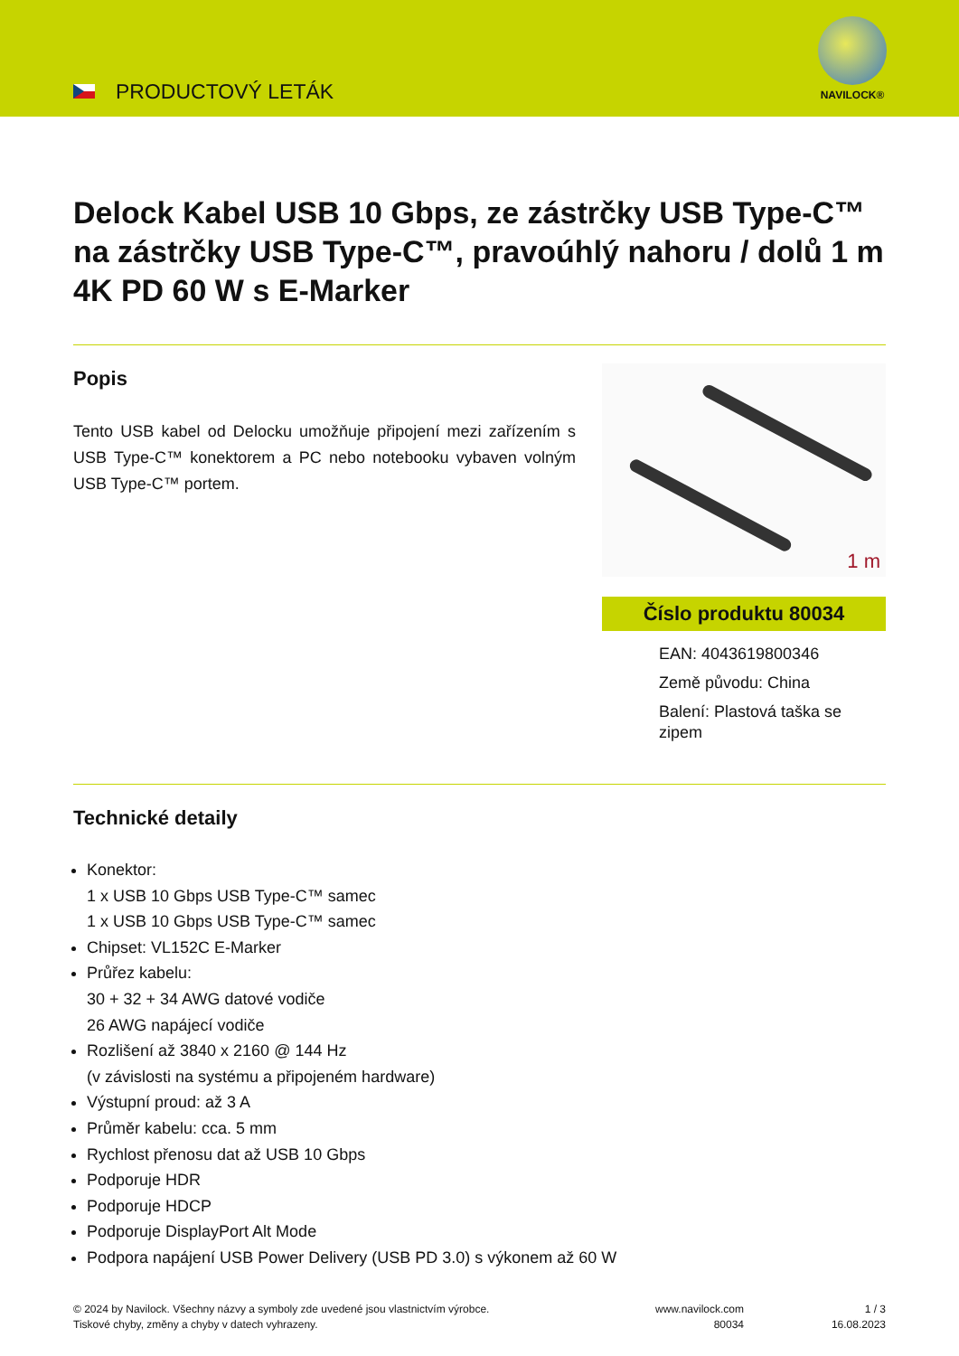PRODUCTOVÝ LETÁK
NAVILOCK®
Delock Kabel USB 10 Gbps, ze zástrčky USB Type-C™ na zástrčky USB Type-C™, pravoúhlý nahoru / dolů 1 m 4K PD 60 W s E-Marker
Popis
Tento USB kabel od Delocku umožňuje připojení mezi zařízením s USB Type-C™ konektorem a PC nebo notebooku vybaven volným USB Type-C™ portem.
1 m
Číslo produktu 80034
EAN: 4043619800346
Země původu: China
Balení: Plastová taška se zipem
Technické detaily
Konektor:
1 x USB 10 Gbps USB Type-C™ samec
1 x USB 10 Gbps USB Type-C™ samec
Chipset: VL152C E-Marker
Průřez kabelu:
30 + 32 + 34 AWG datové vodiče
26 AWG napájecí vodiče
Rozlišení až 3840 x 2160 @ 144 Hz
(v závislosti na systému a připojeném hardware)
Výstupní proud: až 3 A
Průměr kabelu: cca. 5 mm
Rychlost přenosu dat až USB 10 Gbps
Podporuje HDR
Podporuje HDCP
Podporuje DisplayPort Alt Mode
Podpora napájení USB Power Delivery (USB PD 3.0) s výkonem až 60 W
© 2024 by Navilock. Všechny názvy a symboly zde uvedené jsou vlastnictvím výrobce.
Tiskové chyby, změny a chyby v datech vyhrazeny.
www.navilock.com
80034
1 / 3
16.08.2023